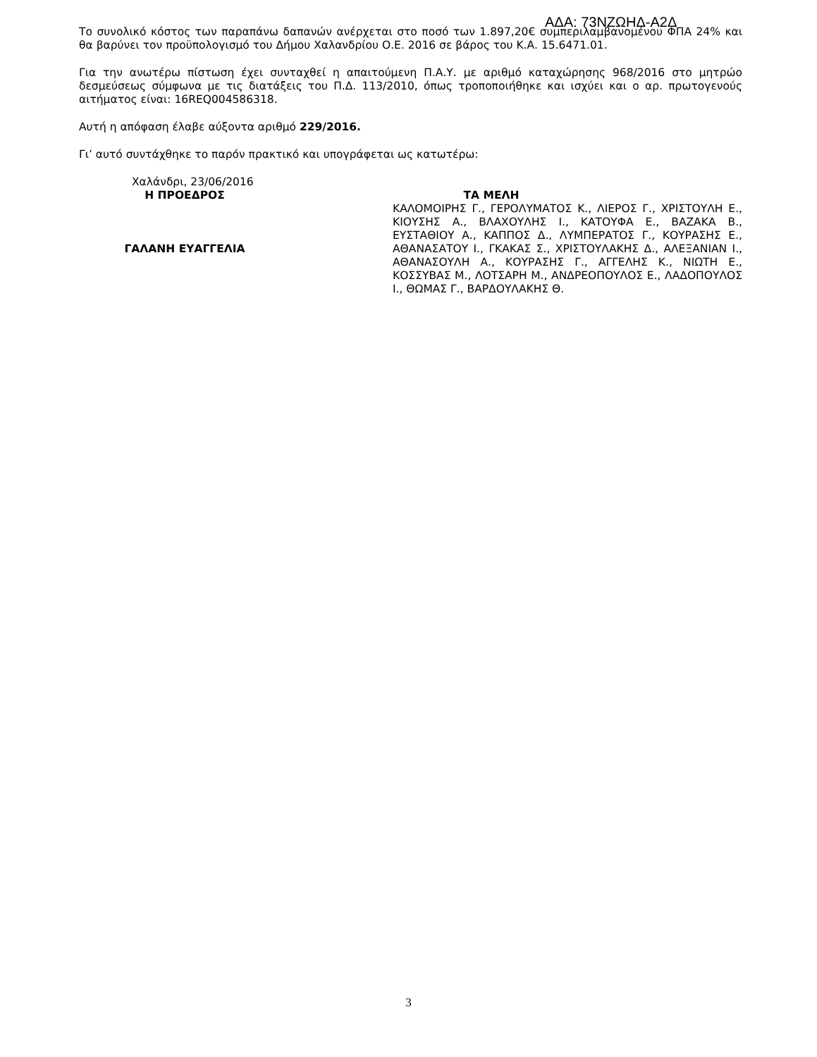ΑΔΑ: 73ΝΖΩΗΔ-Α2Δ
Το συνολικό κόστος των παραπάνω δαπανών ανέρχεται στο ποσό των 1.897,20€ συμπεριλαμβανομένου ΦΠΑ 24% και θα βαρύνει τον προϋπολογισμό του Δήμου Χαλανδρίου Ο.Ε. 2016 σε βάρος του Κ.Α. 15.6471.01.
Για την ανωτέρω πίστωση έχει συνταχθεί η απαιτούμενη Π.Α.Υ. με αριθμό καταχώρησης 968/2016 στο μητρώο δεσμεύσεως σύμφωνα με τις διατάξεις του Π.Δ. 113/2010, όπως τροποποιήθηκε και ισχύει και ο αρ. πρωτογενούς αιτήματος είναι: 16REQ004586318.
Αυτή η απόφαση έλαβε αύξοντα αριθμό 229/2016.
Γι’ αυτό συντάχθηκε το παρόν πρακτικό και υπογράφεται ως κατωτέρω:
Χαλάνδρι, 23/06/2016
Η ΠΡΟΕΔΡΟΣ
ΓΑΛΑΝΗ ΕΥΑΓΓΕΛΙΑ
ΤΑ ΜΕΛΗ
ΚΑΛΟΜΟΙΡΗΣ Γ., ΓΕΡΟΛΥΜΑΤΟΣ Κ., ΛΙΕΡΟΣ Γ., ΧΡΙΣΤΟΥΛΗ Ε., ΚΙΟΥΣΗΣ Α., ΒΛΑΧΟΥΛΗΣ Ι., ΚΑΤΟΥΦΑ Ε., ΒΑΖΑΚΑ Β., ΕΥΣΤΑΘΙΟΥ Α., ΚΑΠΠΟΣ Δ., ΛΥΜΠΕΡΑΤΟΣ Γ., ΚΟΥΡΑΣΗΣ Ε., ΑΘΑΝΑΣΑΤΟΥ Ι., ΓΚΑΚΑΣ Σ., ΧΡΙΣΤΟΥΛΑΚΗΣ Δ., ΑΛΕΞΑΝΙΑΝ Ι., ΑΘΑΝΑΣΟΥΛΗ Α., ΚΟΥΡΑΣΗΣ Γ., ΑΓΓΕΛΗΣ Κ., ΝΙΩΤΗ Ε., ΚΟΣΣΥΒΑΣ Μ., ΛΟΤΣΑΡΗ Μ., ΑΝΔΡΕΟΠΟΥΛΟΣ Ε., ΛΑΔΟΠΟΥΛΟΣ Ι., ΘΩΜΑΣ Γ., ΒΑΡΔΟΥΛΑΚΗΣ Θ.
3